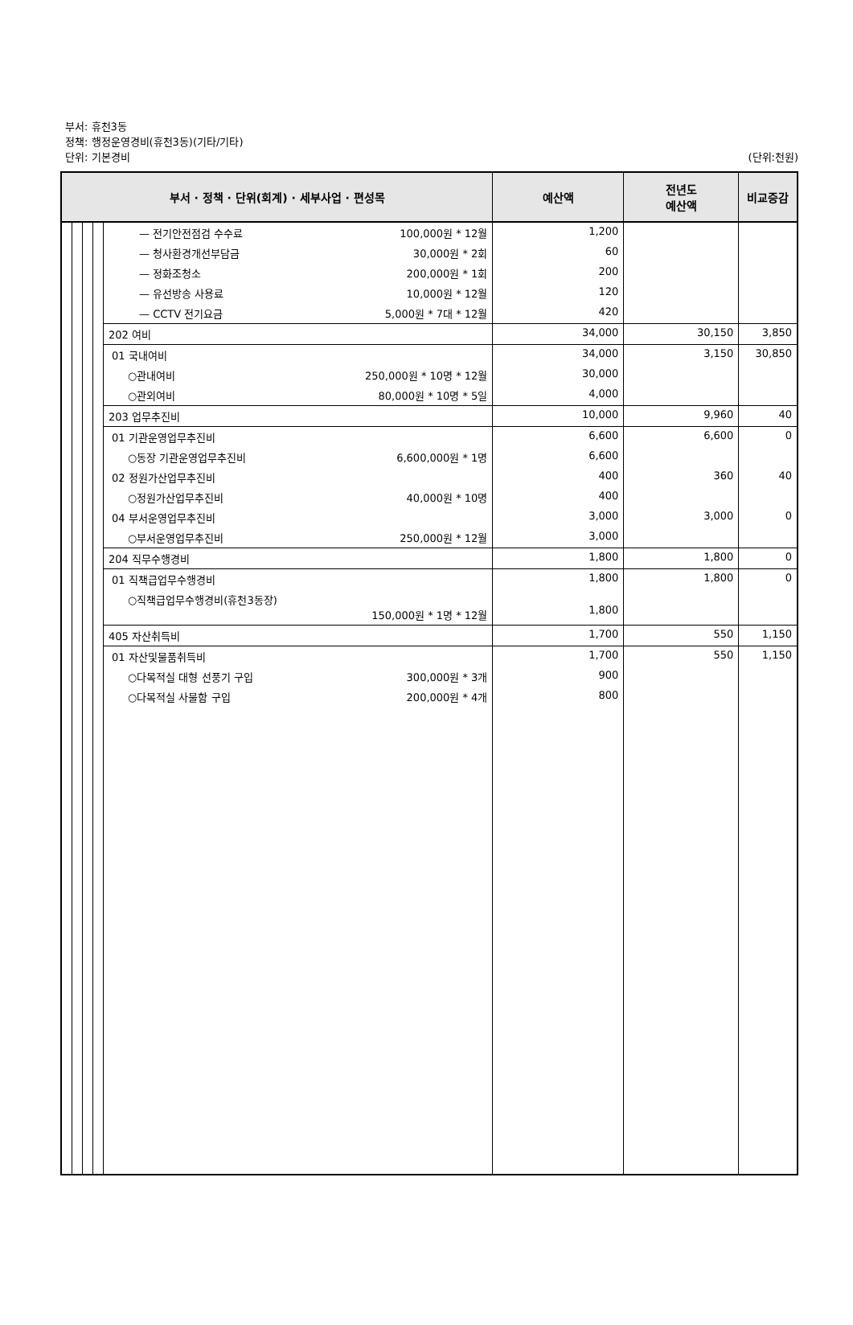부서: 휴천3동
정책: 행정운영경비(휴천3동)(기타/기타)
단위: 기본경비 (단위:천원)
| 부서 · 정책 · 단위(회계) · 세부사업 · 편성목 | | | | | 예산액 | 전년도 예산액 | 비교증감 |
| --- | --- | --- | --- | --- | --- | --- | --- |
| | | | | — 전기안전점검 수수료 100,000원 * 12월 | 1,200 | | |
| | | | | — 청사환경개선부담금 30,000원 * 2회 | 60 | | |
| | | | | — 정화조청소 200,000원 * 1회 | 200 | | |
| | | | | — 유선방송 사용료 10,000원 * 12월 | 120 | | |
| | | | | — CCTV 전기요금 5,000원 * 7대 * 12월 | 420 | | |
| | | | | 202 여비 | 34,000 | 30,150 | 3,850 |
| | | | | 01 국내여비 | 34,000 | 3,150 | 30,850 |
| | | | | ○관내여비 250,000원 * 10명 * 12월 | 30,000 | | |
| | | | | ○관외여비 80,000원 * 10명 * 5일 | 4,000 | | |
| | | | | 203 업무추진비 | 10,000 | 9,960 | 40 |
| | | | | 01 기관운영업무추진비 | 6,600 | 6,600 | 0 |
| | | | | ○동장 기관운영업무추진비 6,600,000원 * 1명 | 6,600 | | |
| | | | | 02 정원가산업무추진비 | 400 | 360 | 40 |
| | | | | ○정원가산업무추진비 40,000원 * 10명 | 400 | | |
| | | | | 04 부서운영업무추진비 | 3,000 | 3,000 | 0 |
| | | | | ○부서운영업무추진비 250,000원 * 12월 | 3,000 | | |
| | | | | 204 직무수행경비 | 1,800 | 1,800 | 0 |
| | | | | 01 직책급업무수행경비 | 1,800 | 1,800 | 0 |
| | | | | ○직책급업무수행경비(휴천3동장) 150,000원 * 1명 * 12월 | 1,800 | | |
| | | | | 405 자산취득비 | 1,700 | 550 | 1,150 |
| | | | | 01 자산및물품취득비 | 1,700 | 550 | 1,150 |
| | | | | ○다목적실 대형 선풍기 구입 300,000원 * 3개 | 900 | | |
| | | | | ○다목적실 사물함 구입 200,000원 * 4개 | 800 | | |